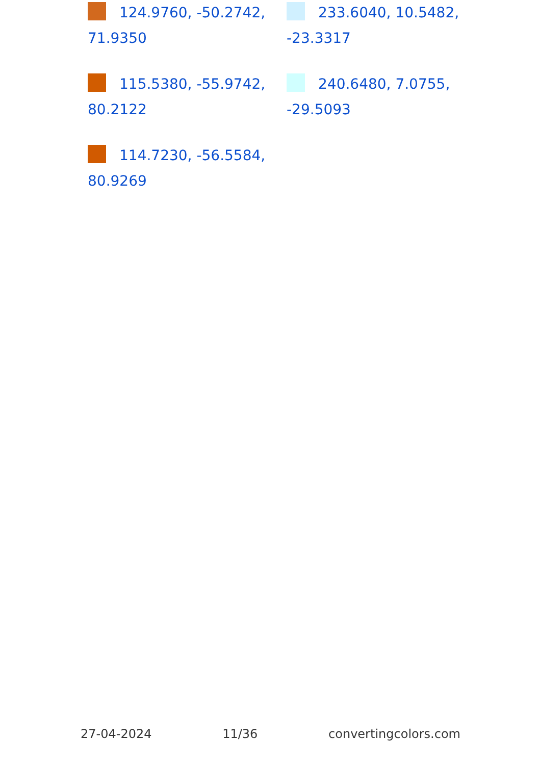124.9760, -50.2742, 71.9350
233.6040, 10.5482, -23.3317
115.5380, -55.9742, 80.2122
240.6480, 7.0755, -29.5093
114.7230, -56.5584, 80.9269
27-04-2024 11/36 convertingcolors.com